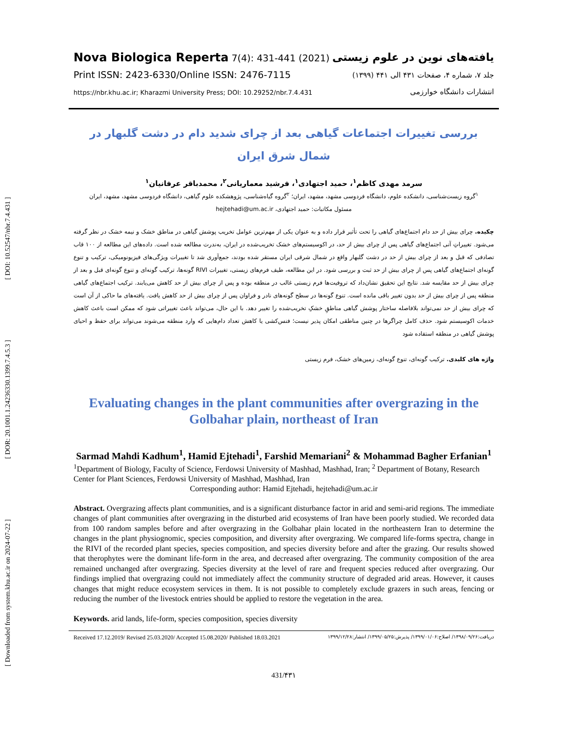[ Downloaded from system.khu.ac.ir on 2024-07-22 ] [ DOR: 20.1001.1.24236330.1399.7.4.5.3 ] [ DOI: 10.52547/nbr.7.4.431 ]
Nova Biologica Reperta 7(4): 431-441 (2021)
Print ISSN: 2423-6330/Online ISSN: 2476-7115
https://nbr.khu.ac.ir; Kharazmi University Press; DOI: 10.29252/nbr.7.4.431
یافته‌های نوین در علوم زیستی
جلد ۷، شماره ۴، صفحات ۴۳۱ الی ۴۴۱ (۱۳۹۹)
انتشارات دانشگاه خوارزمی
بررسی تغییرات اجتماعات گیاهی بعد از چرای شدید دام در دشت گلبهار در شمال شرق ایران
سرمد مهدی کاظم<sup>۱</sup>، حمید اجتهادی<sup>۱</sup>، فرشید معماریانی<sup>۲</sup>، محمدباقر عرفانیان<sup>۱</sup>
<sup>۱</sup> گروه زیست‌شناسی، دانشکده علوم، دانشگاه فردوسی مشهد، مشهد، ایران؛ <sup>۲</sup>گروه گیاه‌شناسی، پژوهشکده علوم گیاهی، دانشگاه فردوسی مشهد، مشهد، ایران
مسئول مکاتبات: حمید اجتهادی، hejtehadi@um.ac.ir
چکیده. چرای بیش از حد دام اجتماع‌های گیاهی را تحت تأثیر قرار داده و به عنوان یکی از مهم‌ترین عوامل تخریب پوشش گیاهی در مناطق خشک و نیمه خشک در نظر گرفته می‌شود. تغییراتِ آنی اجتماع‌های گیاهی پس از چرای بیش از حد، در اکوسیستم‌های خشک تخریب‌شده در ایران، به‌ندرت مطالعه شده است. داده‌های این مطالعه از ۱۰۰ قاب تصادفی که قبل و بعد از چرای بیش از حد در دشت گلبهار واقع در شمال شرقی ایران مستقر شده بودند، جمع‌آوری شد تا تغییرات ویژگی‌های فیزیونومیکی، ترکیب و تنوع گونه‌ای اجتماع‌های گیاهی پس از چرای بیش از حد ثبت و بررسی شود. در این مطالعه، طیف فرم‌های زیستی، تغییرات RIVI گونه‌ها، ترکیب گونه‌ای و تنوع گونه‌ای قبل و بعد از چرای بیش از حد مقایسه شد. نتایج این تحقیق نشان‌داد که تروفیت‌ها فرم زیستی غالب در منطقه بوده و پس از چرای بیش از حد کاهش می‌یابند. ترکیب اجتماع‌های گیاهی منطقه پس از چرای بیش از حد بدون تغییر باقی مانده است. تنوع گونه‌ها در سطح گونه‌های نادر و فراوان پس از چرای بیش از حد کاهش یافت. یافته‌های ما حاکی از آن است که چرای بیش از حد نمی‌تواند بلافاصله ساختار پوشش گیاهی مناطقِ خشکِ تخریب‌شده را تغییر دهد. با این حال، می‌تواند باعث تغییراتی شود که ممکن است باعث کاهش خدمات اکوسیستم شود. حذف کامل چراگرها در چنین مناطقی امکان پذیر نیست؛ فنس‌کشی یا کاهش تعداد دام‌هایی که وارد منطقه می‌شوند می‌تواند برای حفظ و احیای پوشش گیاهی در منطقه استفاده شود
واژه های کلیدی. ترکیب گونه‌ای، تنوع گونه‌ای، زمین‌های خشک، فرم زیستی
Evaluating changes in the plant communities after overgrazing in the Golbahar plain, northeast of Iran
Sarmad Mahdi Kadhum<sup>1</sup>, Hamid Ejtehadi<sup>1</sup>, Farshid Memariani<sup>2</sup> & Mohammad Bagher Erfanian<sup>1</sup>
<sup>1</sup> Department of Biology, Faculty of Science, Ferdowsi University of Mashhad, Mashhad, Iran; <sup>2</sup> Department of Botany, Research Center for Plant Sciences, Ferdowsi University of Mashhad, Mashhad, Iran
Corresponding author: Hamid Ejtehadi, hejtehadi@um.ac.ir
Abstract. Overgrazing affects plant communities, and is a significant disturbance factor in arid and semi-arid regions. The immediate changes of plant communities after overgrazing in the disturbed arid ecosystems of Iran have been poorly studied. We recorded data from 100 random samples before and after overgrazing in the Golbahar plain located in the northeastern Iran to determine the changes in the plant physiognomic, species composition, and diversity after overgrazing. We compared life-forms spectra, change in the RIVI of the recorded plant species, species composition, and species diversity before and after the grazing. Our results showed that therophytes were the dominant life-form in the area, and decreased after overgrazing. The community composition of the area remained unchanged after overgrazing. Species diversity at the level of rare and frequent species reduced after overgrazing. Our findings implied that overgrazing could not immediately affect the community structure of degraded arid areas. However, it causes changes that might reduce ecosystem services in them. It is not possible to completely exclude grazers in such areas, fencing or reducing the number of the livestock entries should be applied to restore the vegetation in the area.
Keywords. arid lands, life-form, species composition, species diversity
Received 17.12.2019/ Revised 25.03.2020/ Accepted 15.08.2020/ Published 18.03.2021 دریافت:۱۳۹۸/۰۹/۲۶/ اصلاح:۱۳۹۹/۰۱/۰۶/ پذیرش:۱۳۹۹/۰۵/۲۵/ انتشار:۱۳۹۹/۱۲/۲۸
431/۴۳۱